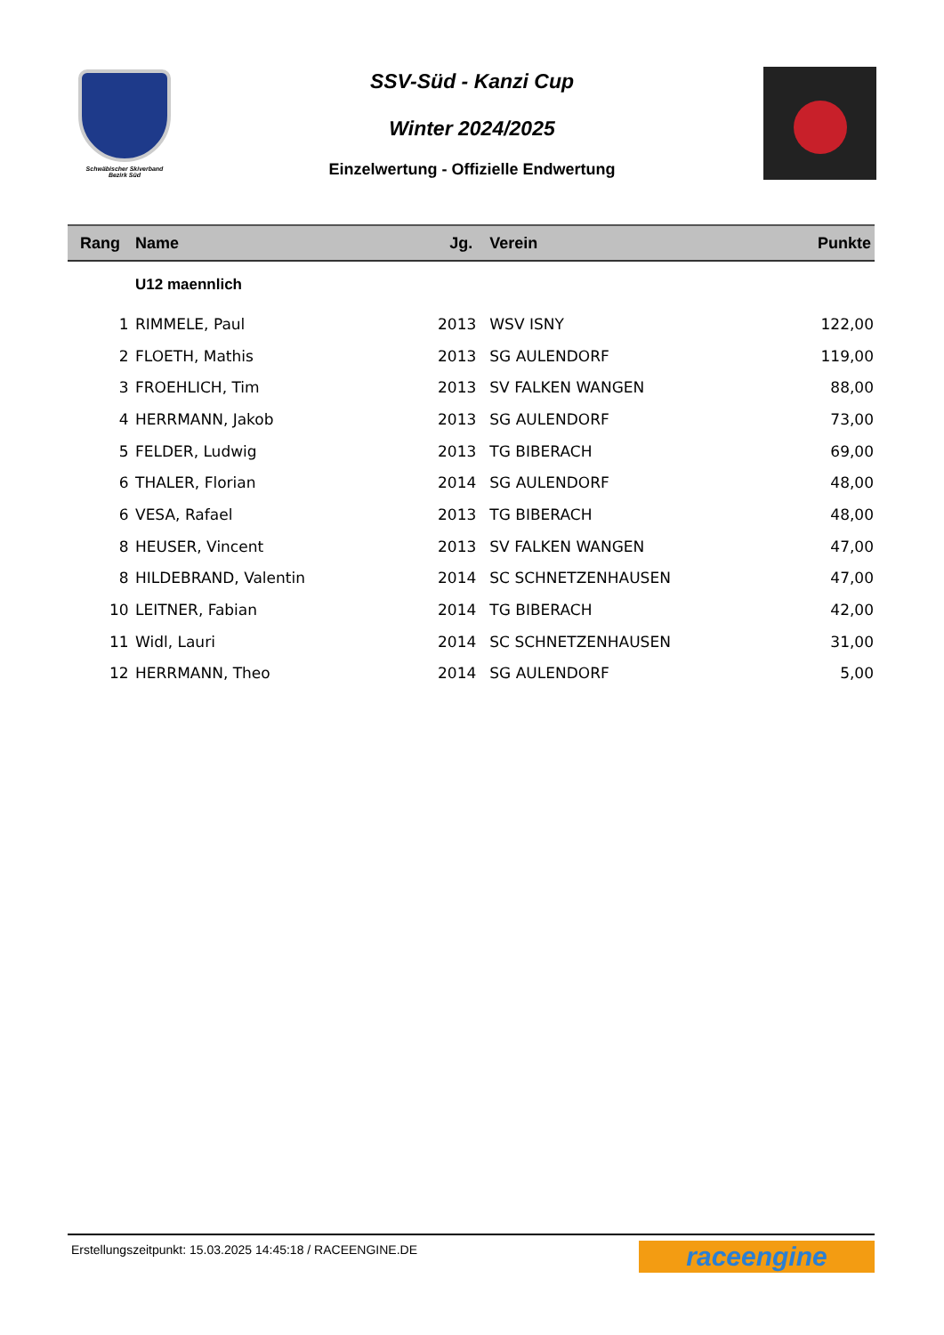Schwäbischer Skiverband
Bezirk Süd
SSV-Süd - Kanzi Cup
Winter 2024/2025
Einzelwertung - Offizielle Endwertung
| Rang | Name | Jg. | Verein | Punkte |
| --- | --- | --- | --- | --- |
| | U12 maennlich | | | |
| 1 | RIMMELE, Paul | 2013 | WSV ISNY | 122,00 |
| 2 | FLOETH, Mathis | 2013 | SG AULENDORF | 119,00 |
| 3 | FROEHLICH, Tim | 2013 | SV FALKEN WANGEN | 88,00 |
| 4 | HERRMANN, Jakob | 2013 | SG AULENDORF | 73,00 |
| 5 | FELDER, Ludwig | 2013 | TG BIBERACH | 69,00 |
| 6 | THALER, Florian | 2014 | SG AULENDORF | 48,00 |
| 6 | VESA, Rafael | 2013 | TG BIBERACH | 48,00 |
| 8 | HEUSER, Vincent | 2013 | SV FALKEN WANGEN | 47,00 |
| 8 | HILDEBRAND, Valentin | 2014 | SC SCHNETZENHAUSEN | 47,00 |
| 10 | LEITNER, Fabian | 2014 | TG BIBERACH | 42,00 |
| 11 | Widl, Lauri | 2014 | SC SCHNETZENHAUSEN | 31,00 |
| 12 | HERRMANN, Theo | 2014 | SG AULENDORF | 5,00 |
Erstellungszeitpunkt: 15.03.2025 14:45:18 / RACEENGINE.DE
raceengine